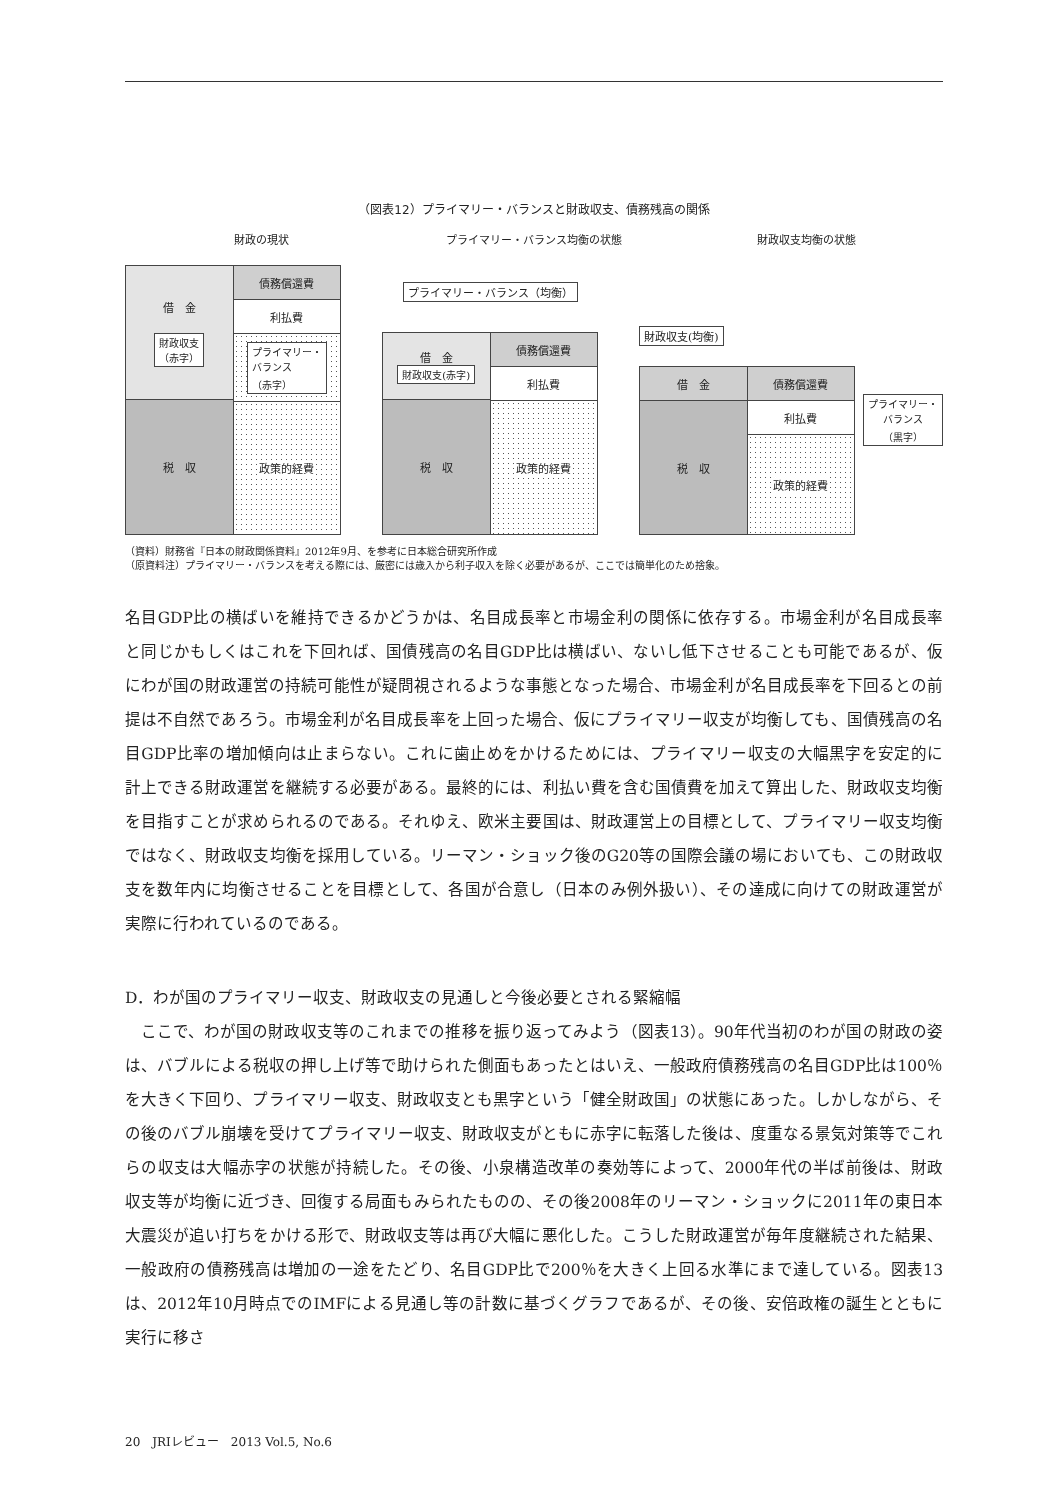（図表12）プライマリー・バランスと財政収支、債務残高の関係
財政の現状 プライマリー・バランス均衡の状態 財政収支均衡の状態
借　金
財政収支
（赤字）
税　収
債務償還費
利払費
プライマリー・
バランス
（赤字）
政策的経費
プライマリー・バランス（均衡）
借　金
財政収支(赤字)
税　収
債務償還費
利払費
政策的経費
財政収支(均衡)
借　金
税　収
債務償還費
利払費
政策的経費
プライマリー・
バランス
（黒字）
（資料）財務省『日本の財政関係資料』2012年9月、を参考に日本総合研究所作成
（原資料注）プライマリー・バランスを考える際には、厳密には歳入から利子収入を除く必要があるが、ここでは簡単化のため捨象。
名目GDP比の横ばいを維持できるかどうかは、名目成長率と市場金利の関係に依存する。市場金利が名目成長率と同じかもしくはこれを下回れば、国債残高の名目GDP比は横ばい、ないし低下させることも可能であるが、仮にわが国の財政運営の持続可能性が疑問視されるような事態となった場合、市場金利が名目成長率を下回るとの前提は不自然であろう。市場金利が名目成長率を上回った場合、仮にプライマリー収支が均衡しても、国債残高の名目GDP比率の増加傾向は止まらない。これに歯止めをかけるためには、プライマリー収支の大幅黒字を安定的に計上できる財政運営を継続する必要がある。最終的には、利払い費を含む国債費を加えて算出した、財政収支均衡を目指すことが求められるのである。それゆえ、欧米主要国は、財政運営上の目標として、プライマリー収支均衡ではなく、財政収支均衡を採用している。リーマン・ショック後のG20等の国際会議の場においても、この財政収支を数年内に均衡させることを目標として、各国が合意し（日本のみ例外扱い）、その達成に向けての財政運営が実際に行われているのである。
D．わが国のプライマリー収支、財政収支の見通しと今後必要とされる緊縮幅
ここで、わが国の財政収支等のこれまでの推移を振り返ってみよう（図表13）。90年代当初のわが国の財政の姿は、バブルによる税収の押し上げ等で助けられた側面もあったとはいえ、一般政府債務残高の名目GDP比は100％を大きく下回り、プライマリー収支、財政収支とも黒字という「健全財政国」の状態にあった。しかしながら、その後のバブル崩壊を受けてプライマリー収支、財政収支がともに赤字に転落した後は、度重なる景気対策等でこれらの収支は大幅赤字の状態が持続した。その後、小泉構造改革の奏効等によって、2000年代の半ば前後は、財政収支等が均衡に近づき、回復する局面もみられたものの、その後2008年のリーマン・ショックに2011年の東日本大震災が追い打ちをかける形で、財政収支等は再び大幅に悪化した。こうした財政運営が毎年度継続された結果、一般政府の債務残高は増加の一途をたどり、名目GDP比で200％を大きく上回る水準にまで達している。図表13は、2012年10月時点でのIMFによる見通し等の計数に基づくグラフであるが、その後、安倍政権の誕生とともに実行に移さ
20　JRIレビュー　2013 Vol.5, No.6